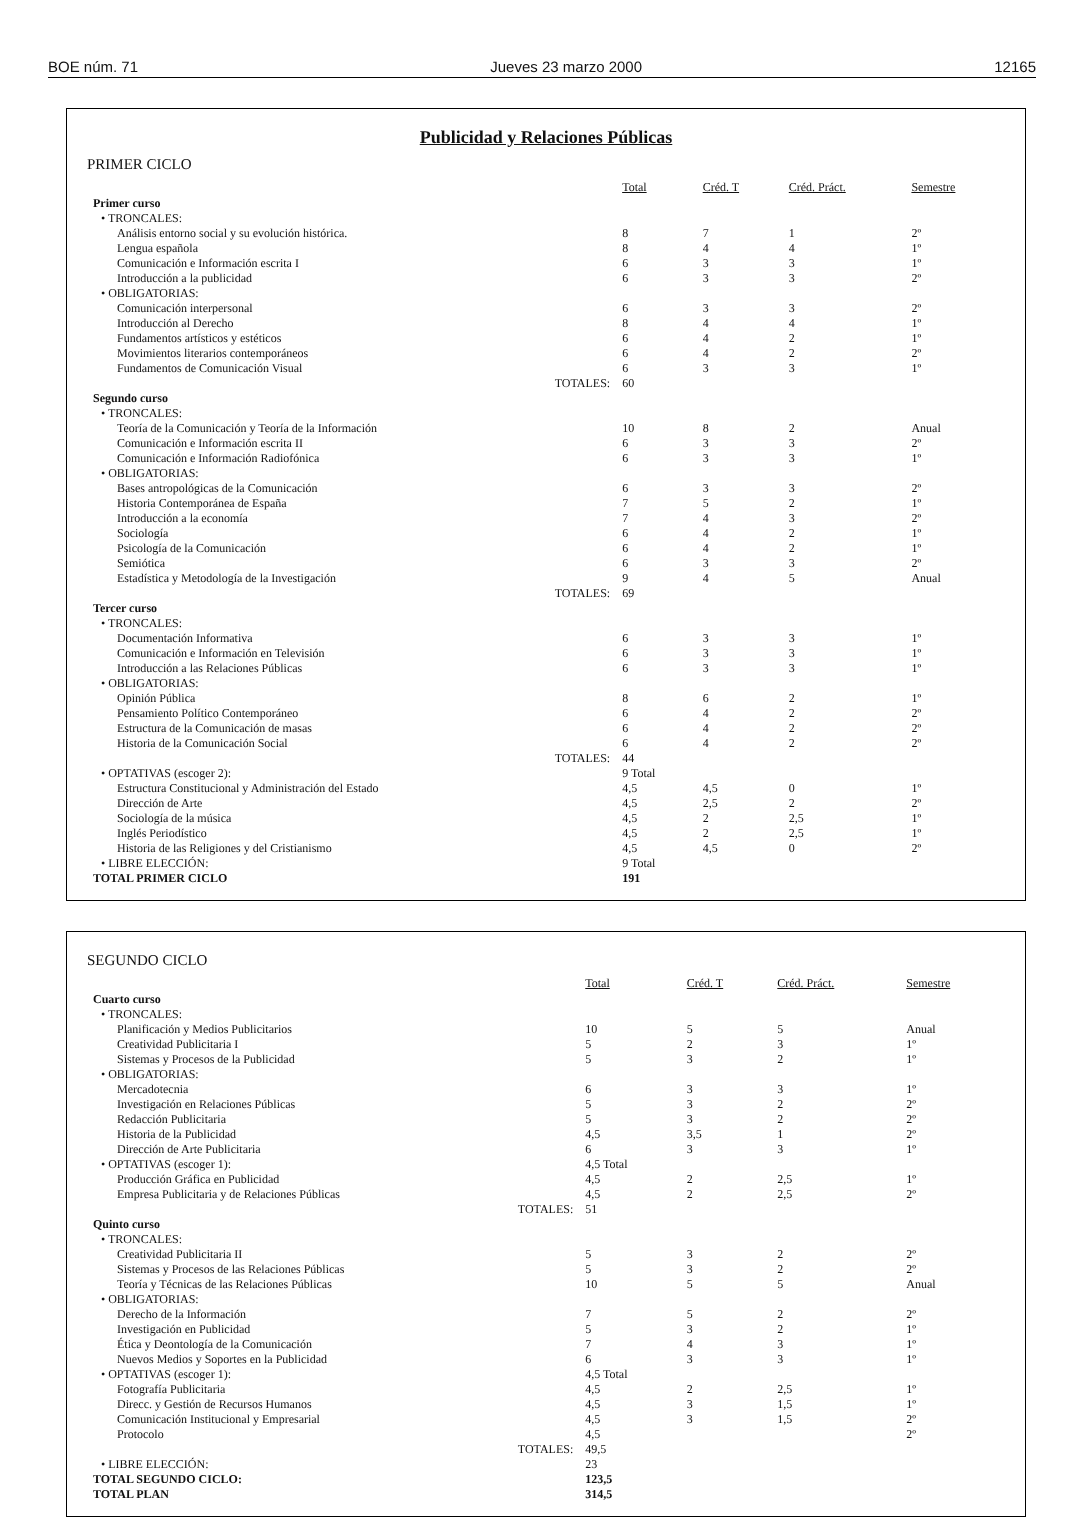BOE núm. 71 Jueves 23 marzo 2000 12165
Publicidad y Relaciones Públicas
PRIMER CICLO
| | Total | Créd. T | Créd. Práct. | Semestre |
| --- | --- | --- | --- | --- |
| Primer curso | | | | |
| • TRONCALES: | | | | |
| Análisis entorno social y su evolución histórica. | 8 | 7 | 1 | 2º |
| Lengua española | 8 | 4 | 4 | 1º |
| Comunicación e Información escrita I | 6 | 3 | 3 | 1º |
| Introducción a la publicidad | 6 | 3 | 3 | 2º |
| • OBLIGATORIAS: | | | | |
| Comunicación interpersonal | 6 | 3 | 3 | 2º |
| Introducción al Derecho | 8 | 4 | 4 | 1º |
| Fundamentos artísticos y estéticos | 6 | 4 | 2 | 1º |
| Movimientos literarios contemporáneos | 6 | 4 | 2 | 2º |
| Fundamentos de Comunicación Visual | 6 | 3 | 3 | 1º |
| TOTALES: | 60 | | | |
| Segundo curso | | | | |
| • TRONCALES: | | | | |
| Teoría de la Comunicación y Teoría de la Información | 10 | 8 | 2 | Anual |
| Comunicación e Información escrita II | 6 | 3 | 3 | 2º |
| Comunicación e Información Radiofónica | 6 | 3 | 3 | 1º |
| • OBLIGATORIAS: | | | | |
| Bases antropológicas de la Comunicación | 6 | 3 | 3 | 2º |
| Historia Contemporánea de España | 7 | 5 | 2 | 1º |
| Introducción a la economía | 7 | 4 | 3 | 2º |
| Sociología | 6 | 4 | 2 | 1º |
| Psicología de la Comunicación | 6 | 4 | 2 | 1º |
| Semiótica | 6 | 3 | 3 | 2º |
| Estadística y Metodología de la Investigación | 9 | 4 | 5 | Anual |
| TOTALES: | 69 | | | |
| Tercer curso | | | | |
| • TRONCALES: | | | | |
| Documentación Informativa | 6 | 3 | 3 | 1º |
| Comunicación e Información en Televisión | 6 | 3 | 3 | 1º |
| Introducción a las Relaciones Públicas | 6 | 3 | 3 | 1º |
| • OBLIGATORIAS: | | | | |
| Opinión Pública | 8 | 6 | 2 | 1º |
| Pensamiento Político Contemporáneo | 6 | 4 | 2 | 2º |
| Estructura de la Comunicación de masas | 6 | 4 | 2 | 2º |
| Historia de la Comunicación Social | 6 | 4 | 2 | 2º |
| TOTALES: | 44 | | | |
| • OPTATIVAS (escoger 2): | 9 Total | | | |
| Estructura Constitucional y Administración del Estado | 4,5 | 4,5 | 0 | 1º |
| Dirección de Arte | 4,5 | 2,5 | 2 | 2º |
| Sociología de la música | 4,5 | 2 | 2,5 | 1º |
| Inglés Periodístico | 4,5 | 2 | 2,5 | 1º |
| Historia de las Religiones y del Cristianismo | 4,5 | 4,5 | 0 | 2º |
| • LIBRE ELECCIÓN: | 9 Total | | | |
| TOTAL PRIMER CICLO | 191 | | | |
SEGUNDO CICLO
| | Total | Créd. T | Créd. Práct. | Semestre |
| --- | --- | --- | --- | --- |
| Cuarto curso | | | | |
| • TRONCALES: | | | | |
| Planificación y Medios Publicitarios | 10 | 5 | 5 | Anual |
| Creatividad Publicitaria I | 5 | 2 | 3 | 1º |
| Sistemas y Procesos de la Publicidad | 5 | 3 | 2 | 1º |
| • OBLIGATORIAS: | | | | |
| Mercadotecnia | 6 | 3 | 3 | 1º |
| Investigación en Relaciones Públicas | 5 | 3 | 2 | 2º |
| Redacción Publicitaria | 5 | 3 | 2 | 2º |
| Historia de la Publicidad | 4,5 | 3,5 | 1 | 2º |
| Dirección de Arte Publicitaria | 6 | 3 | 3 | 1º |
| • OPTATIVAS (escoger 1): | 4,5 Total | | | |
| Producción Gráfica en Publicidad | 4,5 | 2 | 2,5 | 1º |
| Empresa Publicitaria y de Relaciones Públicas | 4,5 | 2 | 2,5 | 2º |
| TOTALES: | 51 | | | |
| Quinto curso | | | | |
| • TRONCALES: | | | | |
| Creatividad Publicitaria II | 5 | 3 | 2 | 2º |
| Sistemas y Procesos de las Relaciones Públicas | 5 | 3 | 2 | 2º |
| Teoría y Técnicas de las Relaciones Públicas | 10 | 5 | 5 | Anual |
| • OBLIGATORIAS: | | | | |
| Derecho de la Información | 7 | 5 | 2 | 2º |
| Investigación en Publicidad | 5 | 3 | 2 | 1º |
| Ética y Deontología de la Comunicación | 7 | 4 | 3 | 1º |
| Nuevos Medios y Soportes en la Publicidad | 6 | 3 | 3 | 1º |
| • OPTATIVAS (escoger 1): | 4,5 Total | | | |
| Fotografía Publicitaria | 4,5 | 2 | 2,5 | 1º |
| Direcc. y Gestión de Recursos Humanos | 4,5 | 3 | 1,5 | 1º |
| Comunicación Institucional y Empresarial | 4,5 | 3 | 1,5 | 2º |
| Protocolo | 4,5 | | | 2º |
| TOTALES: | 49,5 | | | |
| • LIBRE ELECCIÓN: | 23 | | | |
| TOTAL SEGUNDO CICLO: | 123,5 | | | |
| TOTAL PLAN | 314,5 | | | |